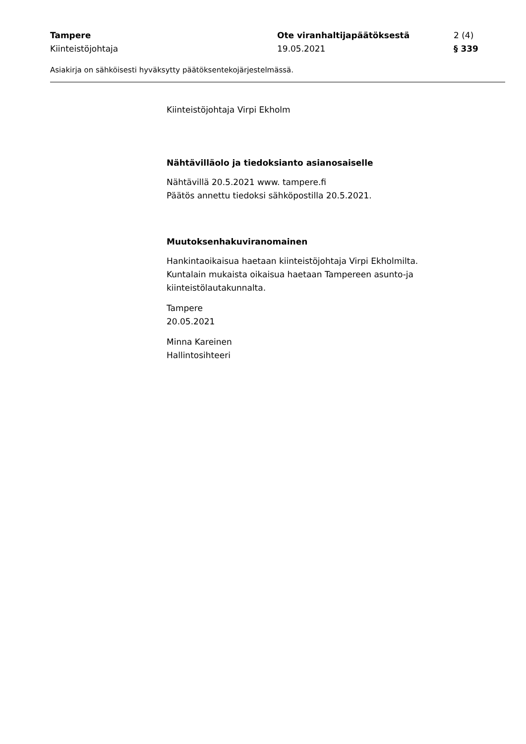Tampere Ote viranhaltijapäätöksestä 2 (4)
Kiinteistöjohtaja 19.05.2021 § 339
Asiakirja on sähköisesti hyväksytty päätöksentekojärjestelmässä.
Kiinteistöjohtaja Virpi Ekholm
Nähtävilläolo ja tiedoksianto asianosaiselle
Nähtävillä 20.5.2021 www. tampere.fi
Päätös annettu tiedoksi sähköpostilla 20.5.2021.
Muutoksenhakuviranomainen
Hankintaoikaisua haetaan kiinteistöjohtaja Virpi Ekholmilta.
Kuntalain mukaista oikaisua haetaan Tampereen asunto-ja kiinteistölautakunnalta.
Tampere
20.05.2021
Minna Kareinen
Hallintosihteeri